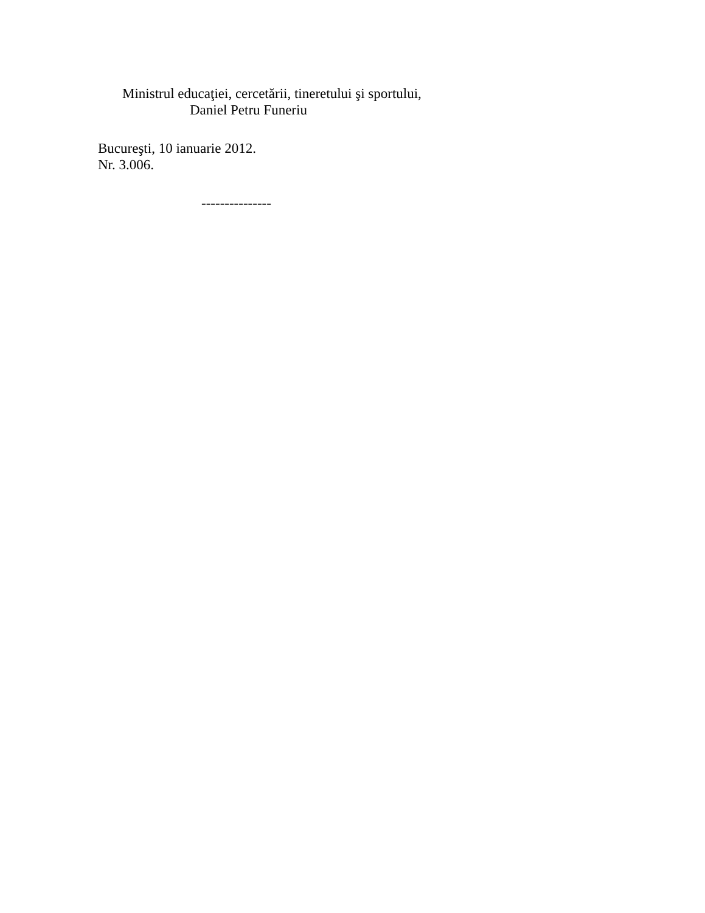Ministrul educaţiei, cercetării, tineretului şi sportului,
Daniel Petru Funeriu
Bucureşti, 10 ianuarie 2012.
Nr. 3.006.
---------------